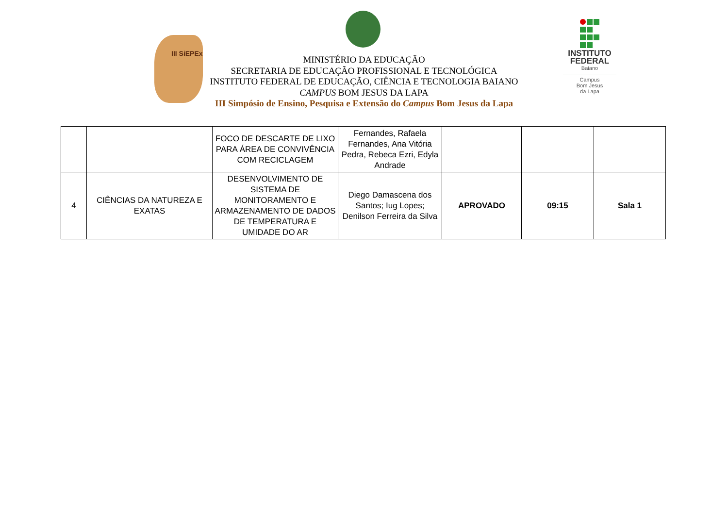III SiEPEx
INSTITUTO FEDERAL
Baiano
Campus
Bom Jesus
da Lapa
MINISTÉRIO DA EDUCAÇÃO
SECRETARIA DE EDUCAÇÃO PROFISSIONAL E TECNOLÓGICA
INSTITUTO FEDERAL DE EDUCAÇÃO, CIÊNCIA E TECNOLOGIA BAIANO
CAMPUS BOM JESUS DA LAPA
III Simpósio de Ensino, Pesquisa e Extensão do Campus Bom Jesus da Lapa
| | | FOCO DE DESCARTE DE LIXO PARA ÁREA DE CONVIVÊNCIA COM RECICLAGEM | Fernandes, Rafaela Fernandes, Ana Vitória Pedra, Rebeca Ezri, Edyla Andrade | | | |
| 4 | CIÊNCIAS DA NATUREZA E EXATAS | DESENVOLVIMENTO DE SISTEMA DE MONITORAMENTO E ARMAZENAMENTO DE DADOS DE TEMPERATURA E UMIDADE DO AR | Diego Damascena dos Santos; Iug Lopes; Denilson Ferreira da Silva | APROVADO | 09:15 | Sala 1 |